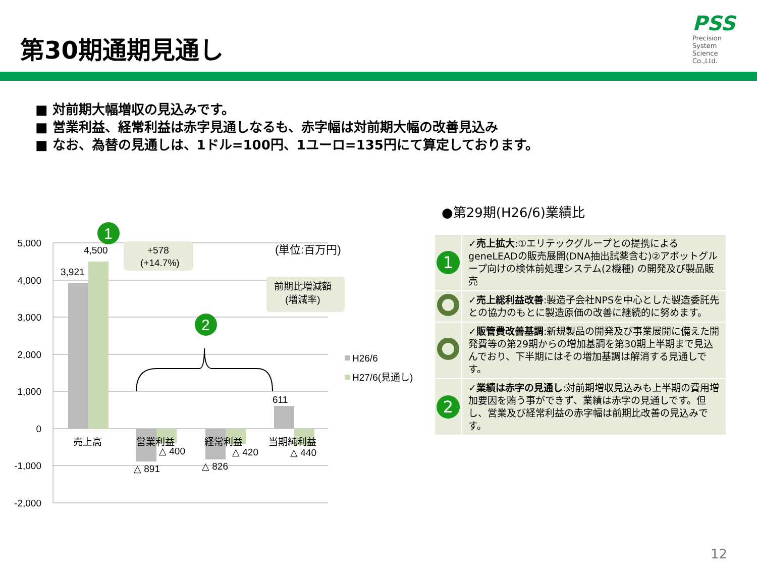第30期通期見通し
PSS
Precision
System
Science
Co.,Ltd.
■ 対前期大幅増収の見込みです。
■ 営業利益、経常利益は赤字見通しなるも、赤字幅は対前期大幅の改善見込み
■ なお、為替の見通しは、1ドル=100円、1ユーロ=135円にて算定しております。
5,000
4,000
3,000
2,000
1,000
0
-1,000
-2,000
3,921
4,500
611
△ 891
△ 826
△ 400
△ 420
△ 440
売上高
営業利益
経常利益
当期純利益
+578
(+14.7%)
(単位:百万円)
前期比増減額
(増減率)
1
2
H26/6
H27/6(見通し)
●第29期(H26/6)業績比
| 1 | ✓売上拡大 :①エリテックグループとの提携による geneLEADの販売展開(DNA抽出試薬含む)②アボットグループ向けの検体前処理システム(2機種) の開発及び製品販売 |
| | ✓売上総利益改善 :製造子会社NPSを中心とした製造委託先との協力のもとに製造原価の改善に継続的に努めます。 |
| | ✓販管費改善基調 :新規製品の開発及び事業展開に備えた開発費等の第29期からの増加基調を第30期上半期まで見込んでおり、下半期にはその増加基調は解消する見通しです。 |
| 2 | ✓業績は赤字の見通し :対前期増収見込みも上半期の費用増加要因を賄う事ができず、業績は赤字の見通しです。但し、営業及び経常利益の赤字幅は前期比改善の見込みです。 |
12